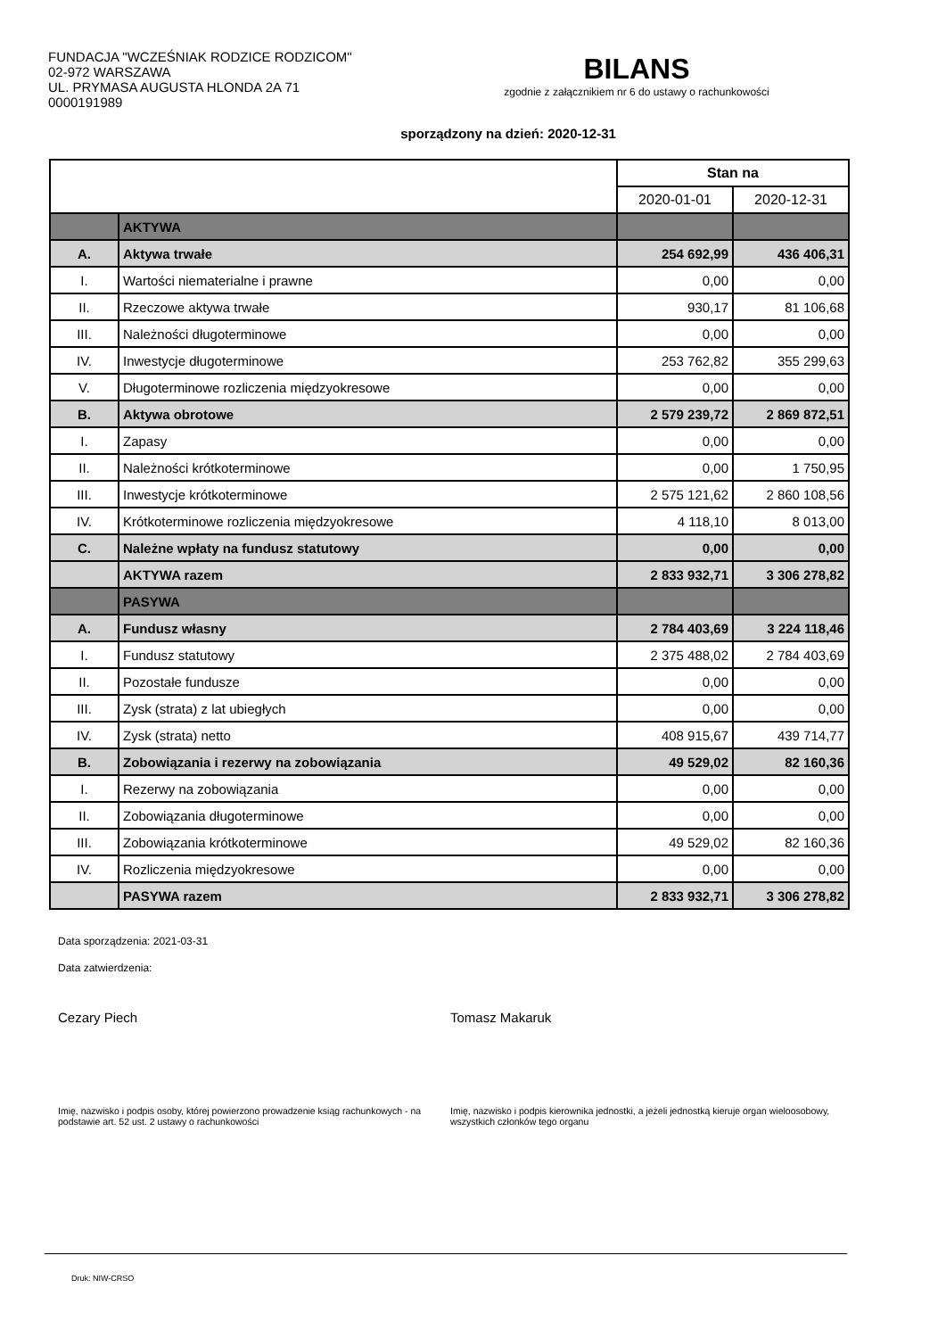FUNDACJA "WCZEŚNIAK RODZICE RODZICOM"
02-972 WARSZAWA
UL. PRYMASA AUGUSTA HLONDA 2A 71
0000191989
BILANS
zgodnie z załącznikiem nr 6 do ustawy o rachunkowości
sporządzony na dzień: 2020-12-31
| | | Stan na | |
| | | 2020-01-01 | 2020-12-31 |
| | AKTYWA | | |
| A. | Aktywa trwałe | 254 692,99 | 436 406,31 |
| I. | Wartości niematerialne i prawne | 0,00 | 0,00 |
| II. | Rzeczowe aktywa trwałe | 930,17 | 81 106,68 |
| III. | Należności długoterminowe | 0,00 | 0,00 |
| IV. | Inwestycje długoterminowe | 253 762,82 | 355 299,63 |
| V. | Długoterminowe rozliczenia międzyokresowe | 0,00 | 0,00 |
| B. | Aktywa obrotowe | 2 579 239,72 | 2 869 872,51 |
| I. | Zapasy | 0,00 | 0,00 |
| II. | Należności krótkoterminowe | 0,00 | 1 750,95 |
| III. | Inwestycje krótkoterminowe | 2 575 121,62 | 2 860 108,56 |
| IV. | Krótkoterminowe rozliczenia międzyokresowe | 4 118,10 | 8 013,00 |
| C. | Należne wpłaty na fundusz statutowy | 0,00 | 0,00 |
| | AKTYWA razem | 2 833 932,71 | 3 306 278,82 |
| | PASYWA | | |
| A. | Fundusz własny | 2 784 403,69 | 3 224 118,46 |
| I. | Fundusz statutowy | 2 375 488,02 | 2 784 403,69 |
| II. | Pozostałe fundusze | 0,00 | 0,00 |
| III. | Zysk (strata) z lat ubiegłych | 0,00 | 0,00 |
| IV. | Zysk (strata) netto | 408 915,67 | 439 714,77 |
| B. | Zobowiązania i rezerwy na zobowiązania | 49 529,02 | 82 160,36 |
| I. | Rezerwy na zobowiązania | 0,00 | 0,00 |
| II. | Zobowiązania długoterminowe | 0,00 | 0,00 |
| III. | Zobowiązania krótkoterminowe | 49 529,02 | 82 160,36 |
| IV. | Rozliczenia międzyokresowe | 0,00 | 0,00 |
| | PASYWA razem | 2 833 932,71 | 3 306 278,82 |
Data sporządzenia: 2021-03-31
Data zatwierdzenia:
Cezary Piech Tomasz Makaruk
Imię, nazwisko i podpis osoby, której powierzono prowadzenie ksiąg rachunkowych - na podstawie art. 52 ust. 2 ustawy o rachunkowości
Imię, nazwisko i podpis kierownika jednostki, a jeżeli jednostką kieruje organ wieloosobowy, wszystkich członków tego organu
Druk: NIW-CRSO